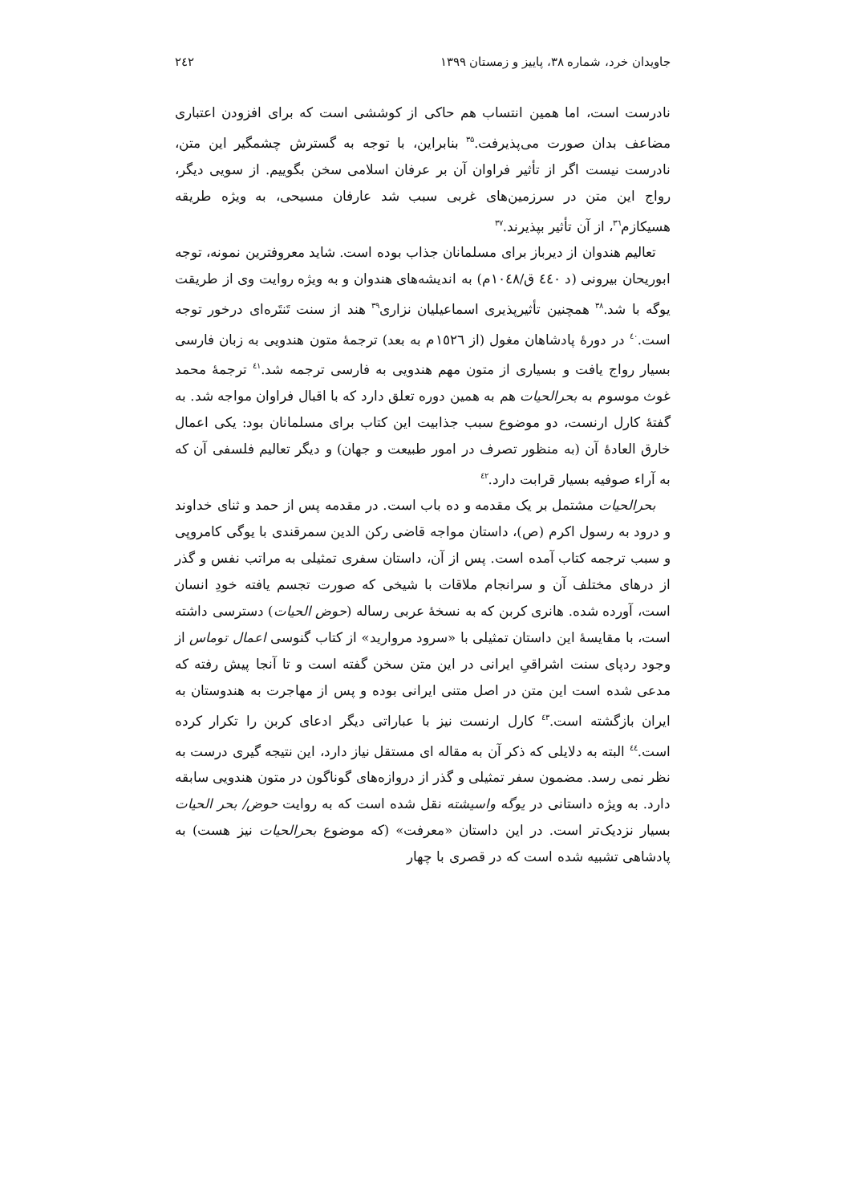جاویدان خرد، شماره ۳۸، پاییز و زمستان ۱۳۹۹ ٢٤٢
نادرست است، اما همین انتساب هم حاکی از کوششی است که برای افزودن اعتباری مضاعف بدان صورت می‌پذیرفت.<sup>۳۵</sup> بنابراین، با توجه به گسترش چشمگیر این متن، نادرست نیست اگر از تأثیر فراوان آن بر عرفان اسلامی سخن بگوییم. از سویی دیگر، رواج این متن در سرزمین‌های غربی سبب شد عارفان مسیحی، به ویژه طریقه هسیکازم<sup>۳٦</sup>، از آن تأثیر بپذیرند.<sup>۳۷</sup>
تعالیم هندوان از دیرباز برای مسلمانان جذاب بوده است. شاید معروفترین نمونه، توجه ابوریحان بیرونی (د ٤٤٠ ق/١٠٤٨م) به اندیشه‌های هندوان و به ویژه روایت وی از طریقت یوگه با شد.<sup>۳۸</sup> همچنین تأثیرپذیری اسماعیلیان نزاری<sup>۳۹</sup> هند از سنت تَنتَره‌ای درخور توجه است.<sup>٤٠</sup> در دورۀ پادشاهان مغول (از ١٥٢٦م به بعد) ترجمۀ متون هندویی به زبان فارسی بسیار رواج یافت و بسیاری از متون مهم هندویی به فارسی ترجمه شد.<sup>٤١</sup> ترجمۀ محمد غوث موسوم به بحرالحیات هم به همین دوره تعلق دارد که با اقبال فراوان مواجه شد. به گفتۀ کارل ارنست، دو موضوع سبب جذابیت این کتاب برای مسلمانان بود: یکی اعمال خارق العادۀ آن (به منظور تصرف در امور طبیعت و جهان) و دیگر تعالیم فلسفی آن که به آراء صوفیه بسیار قرابت دارد.<sup>٤٢</sup>
بحرالحیات مشتمل بر یک مقدمه و ده باب است. در مقدمه پس از حمد و ثنای خداوند و درود به رسول اکرم (ص)، داستان مواجه قاضی رکن الدین سمرقندی با یوگی کامروپی و سبب ترجمه کتاب آمده است. پس از آن، داستان سفری تمثیلی به مراتب نفس و گذر از درهای مختلف آن و سرانجام ملاقات با شیخی که صورت تجسم یافته خودِ انسان است، آورده شده. هانری کربن که به نسخۀ عربی رساله (حوض الحیات) دسترسی داشته است، با مقایسۀ این داستان تمثیلی با «سرود مروارید» از کتاب گنوسی اعمال توماس از وجود ردپای سنت اشراقیِ ایرانی در این متن سخن گفته است و تا آنجا پیش رفته که مدعی شده است این متن در اصل متنی ایرانی بوده و پس از مهاجرت به هندوستان به ایران بازگشته است.<sup>٤٣</sup> کارل ارنست نیز با عباراتی دیگر ادعای کربن را تکرار کرده است.<sup>٤٤</sup> البته به دلایلی که ذکر آن به مقاله ای مستقل نیاز دارد، این نتیجه گیری درست به نظر نمی رسد. مضمون سفر تمثیلی و گذر از دروازه‌های گوناگون در متون هندویی سابقه دارد. به ویژه داستانی در یوگه واسیشته نقل شده است که به روایت حوض/ بحر الحیات بسیار نزدیک‌تر است. در این داستان «معرفت» (که موضوع بحرالحیات نیز هست) به پادشاهی تشبیه شده است که در قصری با چهار